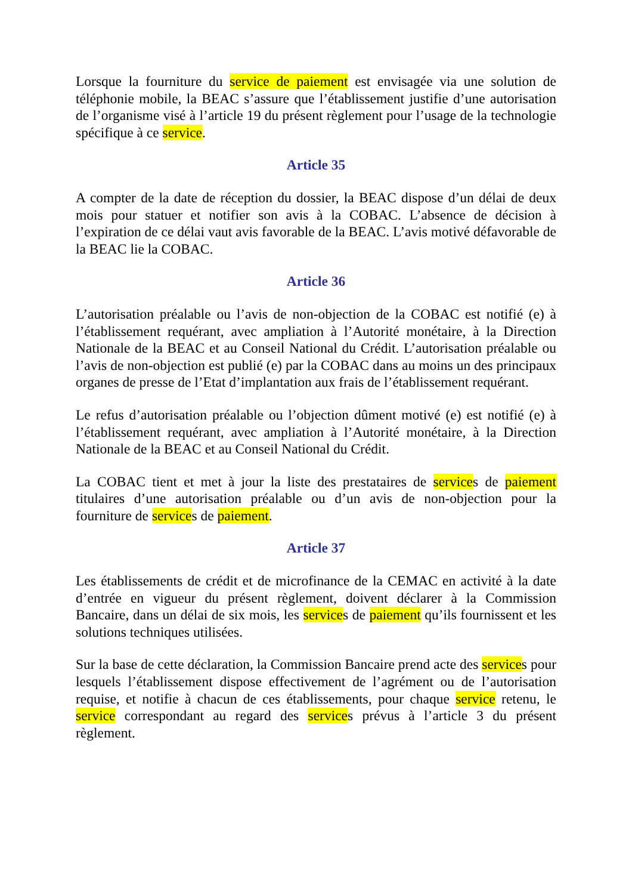Lorsque la fourniture du service de paiement est envisagée via une solution de téléphonie mobile, la BEAC s’assure que l’établissement justifie d’une autorisation de l’organisme visé à l’article 19 du présent règlement pour l’usage de la technologie spécifique à ce service.
Article 35
A compter de la date de réception du dossier, la BEAC dispose d’un délai de deux mois pour statuer et notifier son avis à la COBAC. L’absence de décision à l’expiration de ce délai vaut avis favorable de la BEAC. L’avis motivé défavorable de la BEAC lie la COBAC.
Article 36
L’autorisation préalable ou l’avis de non-objection de la COBAC est notifié (e) à l’établissement requérant, avec ampliation à l’Autorité monétaire, à la Direction Nationale de la BEAC et au Conseil National du Crédit. L’autorisation préalable ou l’avis de non-objection est publié (e) par la COBAC dans au moins un des principaux organes de presse de l’Etat d’implantation aux frais de l’établissement requérant.
Le refus d’autorisation préalable ou l’objection dûment motivé (e) est notifié (e) à l’établissement requérant, avec ampliation à l’Autorité monétaire, à la Direction Nationale de la BEAC et au Conseil National du Crédit.
La COBAC tient et met à jour la liste des prestataires de services de paiement titulaires d’une autorisation préalable ou d’un avis de non-objection pour la fourniture de services de paiement.
Article 37
Les établissements de crédit et de microfinance de la CEMAC en activité à la date d’entrée en vigueur du présent règlement, doivent déclarer à la Commission Bancaire, dans un délai de six mois, les services de paiement qu’ils fournissent et les solutions techniques utilisées.
Sur la base de cette déclaration, la Commission Bancaire prend acte des services pour lesquels l’établissement dispose effectivement de l’agrément ou de l’autorisation requise, et notifie à chacun de ces établissements, pour chaque service retenu, le service correspondant au regard des services prévus à l’article 3 du présent règlement.